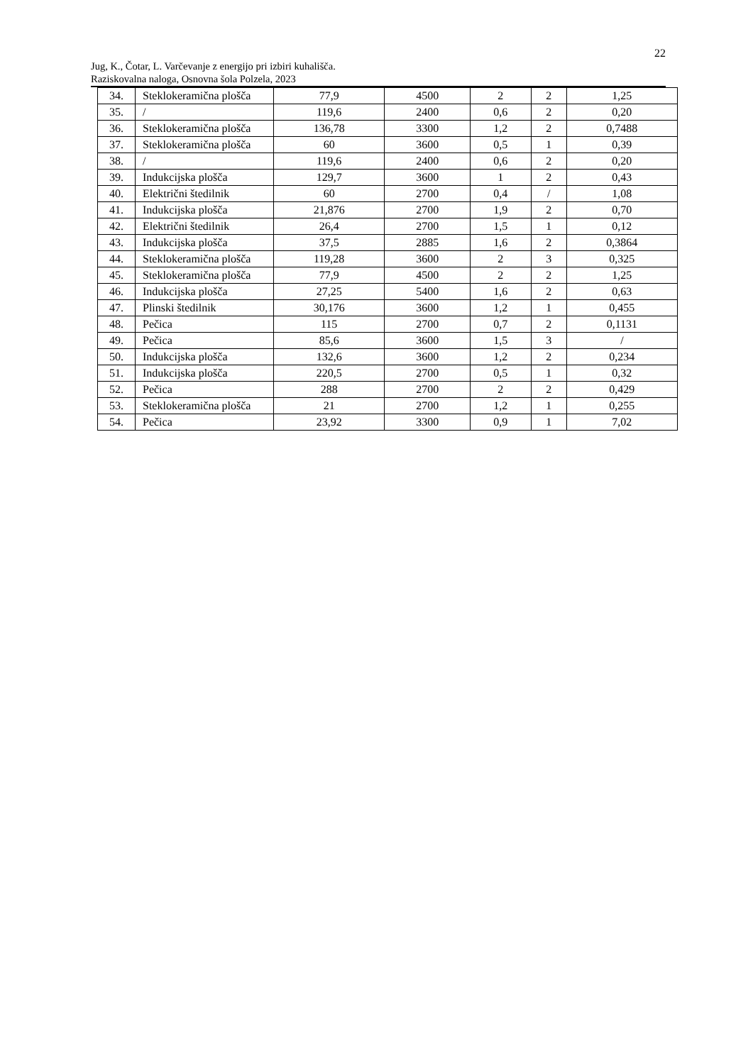22
Jug, K., Čotar, L. Varčevanje z energijo pri izbiri kuhališča.
Raziskovalna naloga, Osnovna šola Polzela, 2023
| 34. | Steklokeramična plošča | 77,9 | 4500 | 2 | 2 | 1,25 |
| 35. | / | 119,6 | 2400 | 0,6 | 2 | 0,20 |
| 36. | Steklokeramična plošča | 136,78 | 3300 | 1,2 | 2 | 0,7488 |
| 37. | Steklokeramična plošča | 60 | 3600 | 0,5 | 1 | 0,39 |
| 38. | / | 119,6 | 2400 | 0,6 | 2 | 0,20 |
| 39. | Indukcijska plošča | 129,7 | 3600 | 1 | 2 | 0,43 |
| 40. | Električni štedilnik | 60 | 2700 | 0,4 | / | 1,08 |
| 41. | Indukcijska plošča | 21,876 | 2700 | 1,9 | 2 | 0,70 |
| 42. | Električni štedilnik | 26,4 | 2700 | 1,5 | 1 | 0,12 |
| 43. | Indukcijska plošča | 37,5 | 2885 | 1,6 | 2 | 0,3864 |
| 44. | Steklokeramična plošča | 119,28 | 3600 | 2 | 3 | 0,325 |
| 45. | Steklokeramična plošča | 77,9 | 4500 | 2 | 2 | 1,25 |
| 46. | Indukcijska plošča | 27,25 | 5400 | 1,6 | 2 | 0,63 |
| 47. | Plinski štedilnik | 30,176 | 3600 | 1,2 | 1 | 0,455 |
| 48. | Pečica | 115 | 2700 | 0,7 | 2 | 0,1131 |
| 49. | Pečica | 85,6 | 3600 | 1,5 | 3 | / |
| 50. | Indukcijska plošča | 132,6 | 3600 | 1,2 | 2 | 0,234 |
| 51. | Indukcijska plošča | 220,5 | 2700 | 0,5 | 1 | 0,32 |
| 52. | Pečica | 288 | 2700 | 2 | 2 | 0,429 |
| 53. | Steklokeramična plošča | 21 | 2700 | 1,2 | 1 | 0,255 |
| 54. | Pečica | 23,92 | 3300 | 0,9 | 1 | 7,02 |